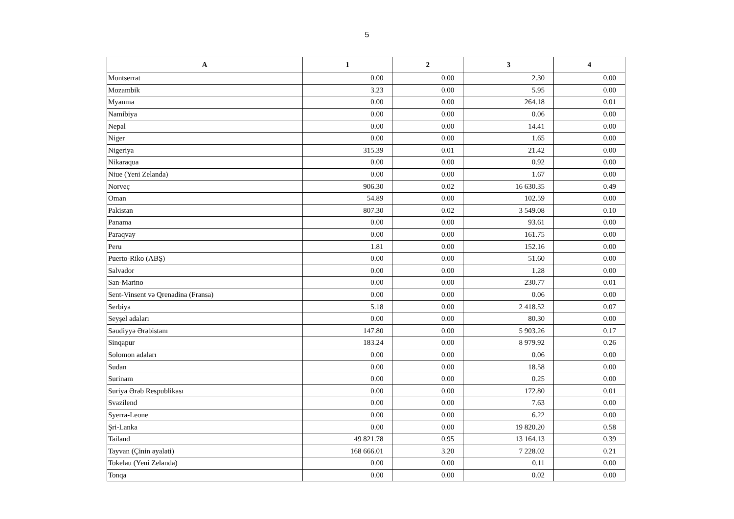5
| A | 1 | 2 | 3 | 4 |
| --- | --- | --- | --- | --- |
| Montserrat | 0.00 | 0.00 | 2.30 | 0.00 |
| Mozambik | 3.23 | 0.00 | 5.95 | 0.00 |
| Myanma | 0.00 | 0.00 | 264.18 | 0.01 |
| Namibiya | 0.00 | 0.00 | 0.06 | 0.00 |
| Nepal | 0.00 | 0.00 | 14.41 | 0.00 |
| Niger | 0.00 | 0.00 | 1.65 | 0.00 |
| Nigeriya | 315.39 | 0.01 | 21.42 | 0.00 |
| Nikaraqua | 0.00 | 0.00 | 0.92 | 0.00 |
| Niue (Yeni Zelanda) | 0.00 | 0.00 | 1.67 | 0.00 |
| Norveç | 906.30 | 0.02 | 16 630.35 | 0.49 |
| Oman | 54.89 | 0.00 | 102.59 | 0.00 |
| Pakistan | 807.30 | 0.02 | 3 549.08 | 0.10 |
| Panama | 0.00 | 0.00 | 93.61 | 0.00 |
| Paraqvay | 0.00 | 0.00 | 161.75 | 0.00 |
| Peru | 1.81 | 0.00 | 152.16 | 0.00 |
| Puerto-Riko (ABŞ) | 0.00 | 0.00 | 51.60 | 0.00 |
| Salvador | 0.00 | 0.00 | 1.28 | 0.00 |
| San-Marino | 0.00 | 0.00 | 230.77 | 0.01 |
| Sent-Vinsent və Qrenadina (Fransa) | 0.00 | 0.00 | 0.06 | 0.00 |
| Serbiya | 5.18 | 0.00 | 2 418.52 | 0.07 |
| Seyşel adaları | 0.00 | 0.00 | 80.30 | 0.00 |
| Səudiyyə Ərəbistanı | 147.80 | 0.00 | 5 903.26 | 0.17 |
| Sinqapur | 183.24 | 0.00 | 8 979.92 | 0.26 |
| Solomon adaları | 0.00 | 0.00 | 0.06 | 0.00 |
| Sudan | 0.00 | 0.00 | 18.58 | 0.00 |
| Surinam | 0.00 | 0.00 | 0.25 | 0.00 |
| Suriya Ərəb Respublikası | 0.00 | 0.00 | 172.80 | 0.01 |
| Svazilend | 0.00 | 0.00 | 7.63 | 0.00 |
| Syerra-Leone | 0.00 | 0.00 | 6.22 | 0.00 |
| Şri-Lanka | 0.00 | 0.00 | 19 820.20 | 0.58 |
| Tailand | 49 821.78 | 0.95 | 13 164.13 | 0.39 |
| Tayvan (Çinin əyaləti) | 168 666.01 | 3.20 | 7 228.02 | 0.21 |
| Tokelau (Yeni Zelanda) | 0.00 | 0.00 | 0.11 | 0.00 |
| Tonqa | 0.00 | 0.00 | 0.02 | 0.00 |